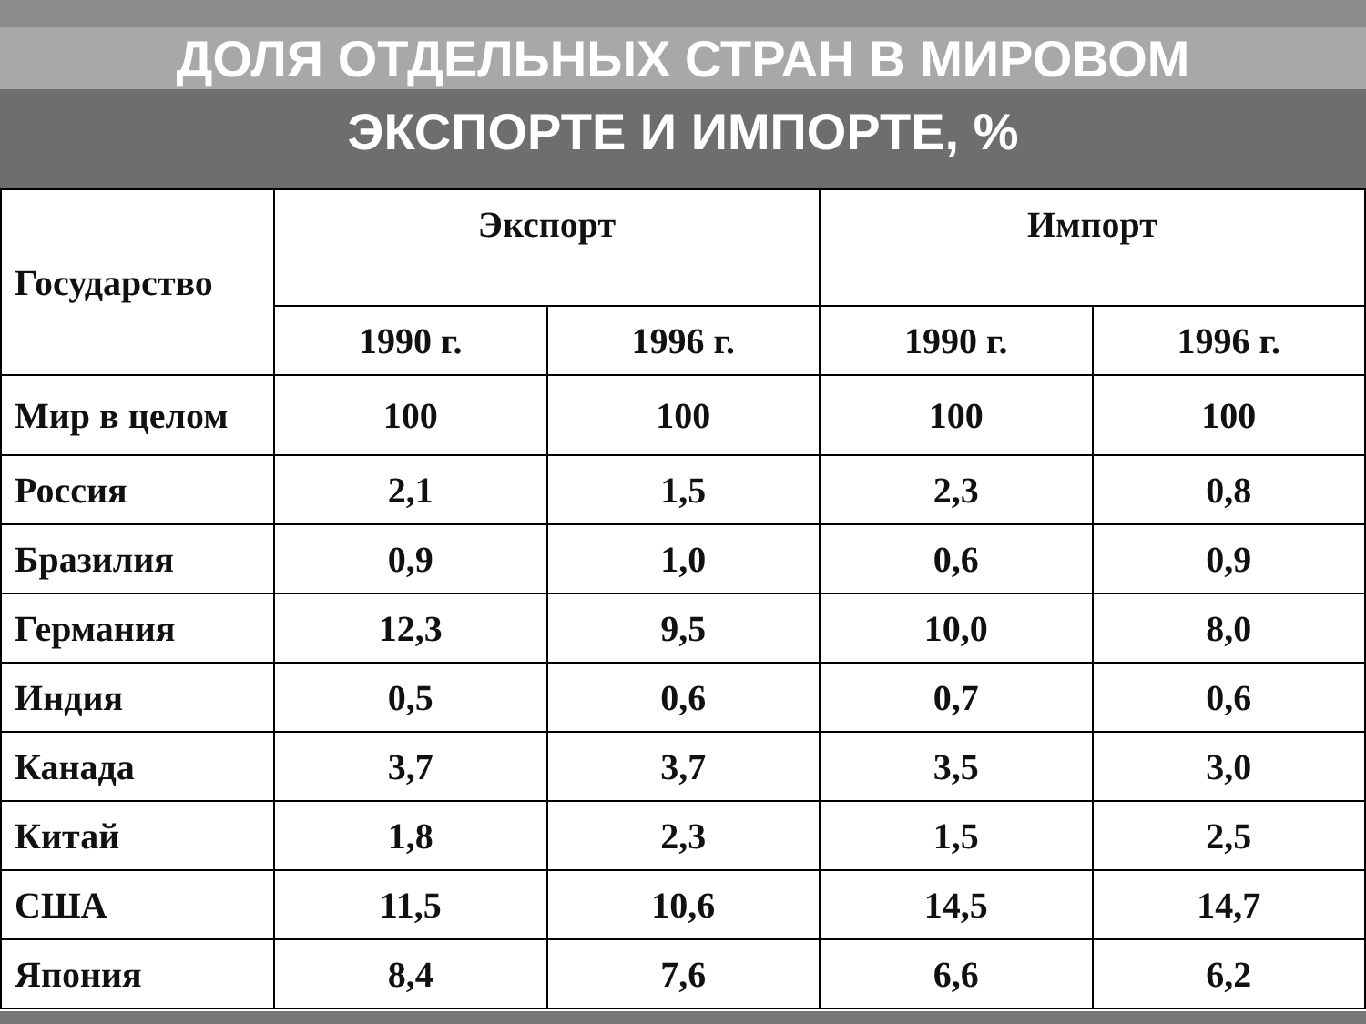ДОЛЯ ОТДЕЛЬНЫХ СТРАН В МИРОВОМ
ЭКСПОРТЕ И ИМПОРТЕ, %
| Государство | Экспорт | | Импорт | |
| --- | --- | --- | --- | --- |
| | 1990 г. | 1996 г. | 1990 г. | 1996 г. |
| Мир в целом | 100 | 100 | 100 | 100 |
| Россия | 2,1 | 1,5 | 2,3 | 0,8 |
| Бразилия | 0,9 | 1,0 | 0,6 | 0,9 |
| Германия | 12,3 | 9,5 | 10,0 | 8,0 |
| Индия | 0,5 | 0,6 | 0,7 | 0,6 |
| Канада | 3,7 | 3,7 | 3,5 | 3,0 |
| Китай | 1,8 | 2,3 | 1,5 | 2,5 |
| США | 11,5 | 10,6 | 14,5 | 14,7 |
| Япония | 8,4 | 7,6 | 6,6 | 6,2 |